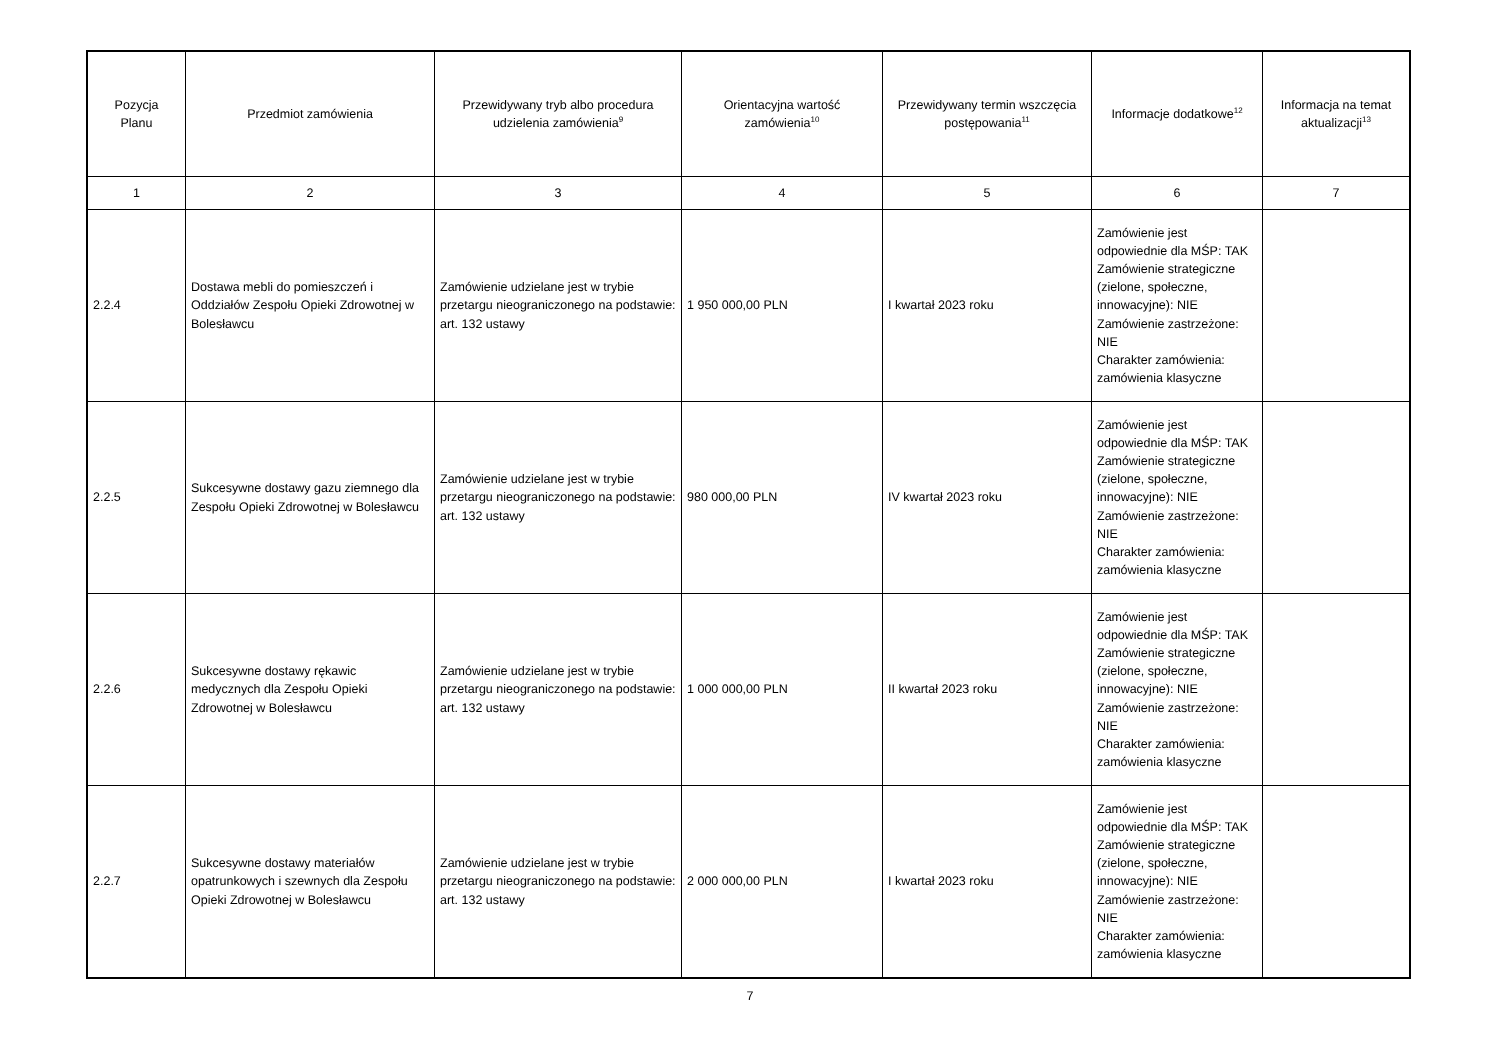| Pozycja Planu | Przedmiot zamówienia | Przewidywany tryb albo procedura udzielenia zamówienia<sup>9</sup> | Orientacyjna wartość zamówienia<sup>10</sup> | Przewidywany termin wszczęcia postępowania<sup>11</sup> | Informacje dodatkowe<sup>12</sup> | Informacja na temat aktualizacji<sup>13</sup> |
| --- | --- | --- | --- | --- | --- | --- |
| 1 | 2 | 3 | 4 | 5 | 6 | 7 |
| 2.2.4 | Dostawa mebli do pomieszczeń i Oddziałów Zespołu Opieki Zdrowotnej w Bolesławcu | Zamówienie udzielane jest w trybie przetargu nieograniczonego na podstawie: art. 132 ustawy | 1 950 000,00 PLN | I kwartał 2023 roku | Zamówienie jest odpowiednie dla MŚP: TAK Zamówienie strategiczne (zielone, społeczne, innowacyjne): NIE Zamówienie zastrzeżone: NIE Charakter zamówienia: zamówienia klasyczne | |
| 2.2.5 | Sukcesywne dostawy gazu ziemnego dla Zespołu Opieki Zdrowotnej w Bolesławcu | Zamówienie udzielane jest w trybie przetargu nieograniczonego na podstawie: art. 132 ustawy | 980 000,00 PLN | IV kwartał 2023 roku | Zamówienie jest odpowiednie dla MŚP: TAK Zamówienie strategiczne (zielone, społeczne, innowacyjne): NIE Zamówienie zastrzeżone: NIE Charakter zamówienia: zamówienia klasyczne | |
| 2.2.6 | Sukcesywne dostawy rękawic medycznych dla Zespołu Opieki Zdrowotnej w Bolesławcu | Zamówienie udzielane jest w trybie przetargu nieograniczonego na podstawie: art. 132 ustawy | 1 000 000,00 PLN | II kwartał 2023 roku | Zamówienie jest odpowiednie dla MŚP: TAK Zamówienie strategiczne (zielone, społeczne, innowacyjne): NIE Zamówienie zastrzeżone: NIE Charakter zamówienia: zamówienia klasyczne | |
| 2.2.7 | Sukcesywne dostawy materiałów opatrunkowych i szewnych dla Zespołu Opieki Zdrowotnej w Bolesławcu | Zamówienie udzielane jest w trybie przetargu nieograniczonego na podstawie: art. 132 ustawy | 2 000 000,00 PLN | I kwartał 2023 roku | Zamówienie jest odpowiednie dla MŚP: TAK Zamówienie strategiczne (zielone, społeczne, innowacyjne): NIE Zamówienie zastrzeżone: NIE Charakter zamówienia: zamówienia klasyczne | |
7